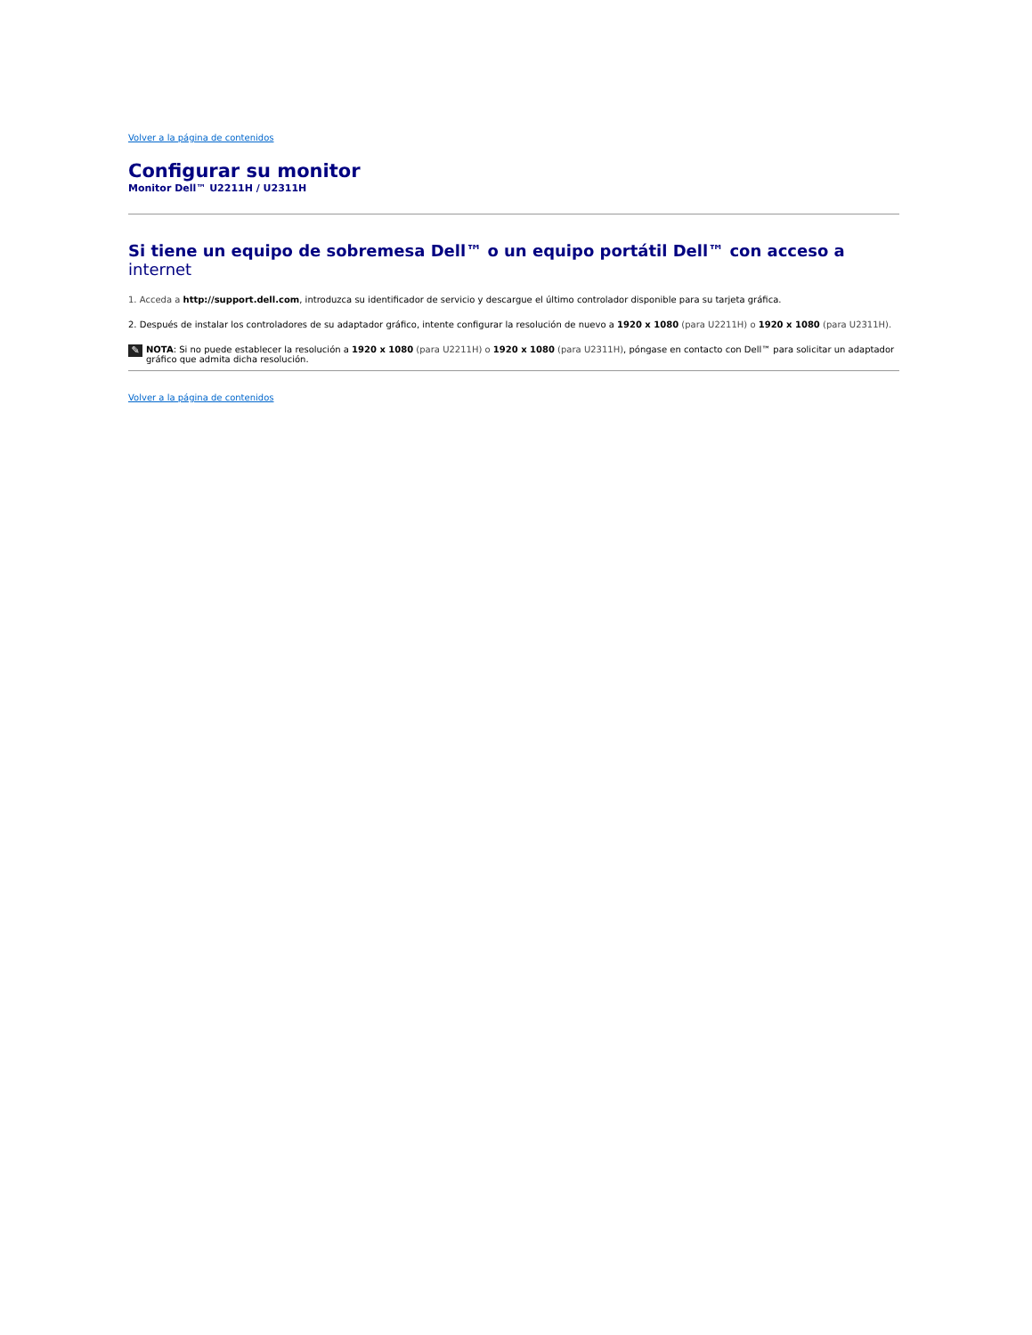Volver a la página de contenidos
Configurar su monitor
Monitor Dell™ U2211H / U2311H
Si tiene un equipo de sobremesa Dell™ o un equipo portátil Dell™ con acceso a internet
1. Acceda a http://support.dell.com, introduzca su identificador de servicio y descargue el último controlador disponible para su tarjeta gráfica.
2. Después de instalar los controladores de su adaptador gráfico, intente configurar la resolución de nuevo a 1920 x 1080 (para U2211H) o 1920 x 1080 (para U2311H).
✎
NOTA: Si no puede establecer la resolución a 1920 x 1080 (para U2211H) o 1920 x 1080 (para U2311H), póngase en contacto con Dell™ para solicitar un adaptador gráfico que admita dicha resolución.
Volver a la página de contenidos